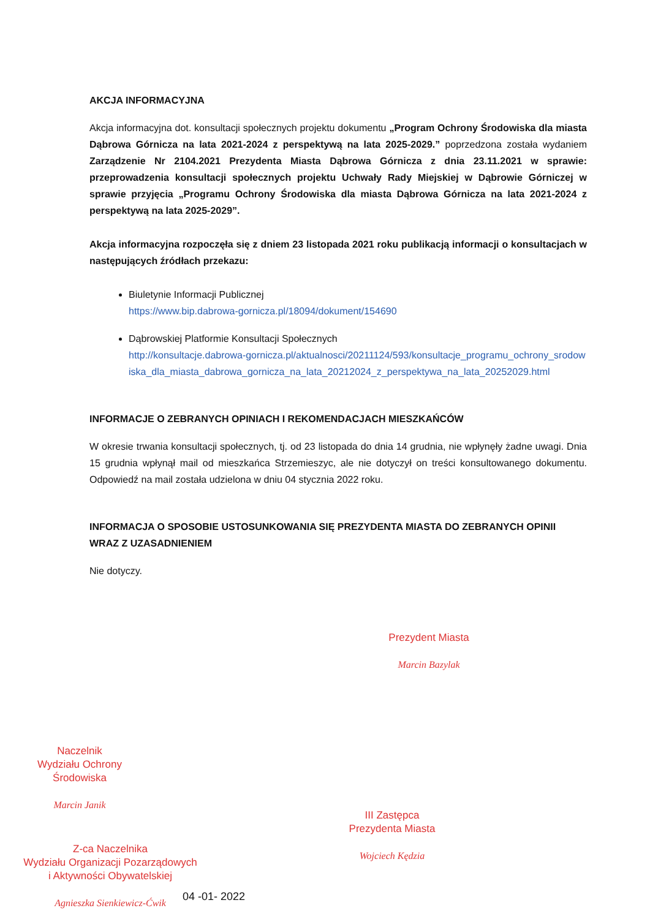AKCJA INFORMACYJNA
Akcja informacyjna dot. konsultacji społecznych projektu dokumentu „Program Ochrony Środowiska dla miasta Dąbrowa Górnicza na lata 2021-2024 z perspektywą na lata 2025-2029.” poprzedzona została wydaniem Zarządzenie Nr 2104.2021 Prezydenta Miasta Dąbrowa Górnicza z dnia 23.11.2021 w sprawie: przeprowadzenia konsultacji społecznych projektu Uchwały Rady Miejskiej w Dąbrowie Górniczej w sprawie przyjęcia „Programu Ochrony Środowiska dla miasta Dąbrowa Górnicza na lata 2021-2024 z perspektywą na lata 2025-2029”.
Akcja informacyjna rozpoczęła się z dniem 23 listopada 2021 roku publikacją informacji o konsultacjach w następujących źródłach przekazu:
Biuletynie Informacji Publicznej
https://www.bip.dabrowa-gornicza.pl/18094/dokument/154690
Dąbrowskiej Platformie Konsultacji Społecznych
http://konsultacje.dabrowa-gornicza.pl/aktualnosci/20211124/593/konsultacje_programu_ochrony_srodowiska_dla_miasta_dabrowa_gornicza_na_lata_20212024_z_perspektywa_na_lata_20252029.html
INFORMACJE O ZEBRANYCH OPINIACH I REKOMENDACJACH MIESZKAŃCÓW
W okresie trwania konsultacji społecznych, tj. od 23 listopada do dnia 14 grudnia, nie wpłynęły żadne uwagi. Dnia 15 grudnia wpłynął mail od mieszkańca Strzemieszyc, ale nie dotyczył on treści konsultowanego dokumentu. Odpowiedź na mail została udzielona w dniu 04 stycznia 2022 roku.
INFORMACJA O SPOSOBIE USTOSUNKOWANIA SIĘ PREZYDENTA MIASTA DO ZEBRANYCH OPINII WRAZ Z UZASADNIENIEM
Nie dotyczy.
Prezydent Miasta
Marcin Bazylak
Naczelnik
Wydziału Ochrony Środowiska
Marcin Janik
III Zastępca
Prezydenta Miasta
Wojciech Kędzia
Z-ca Naczelnika
Wydziału Organizacji Pozarządowych
i Aktywności Obywatelskiej
Agnieszka Sienkiewicz-Ćwik
04 -01- 2022